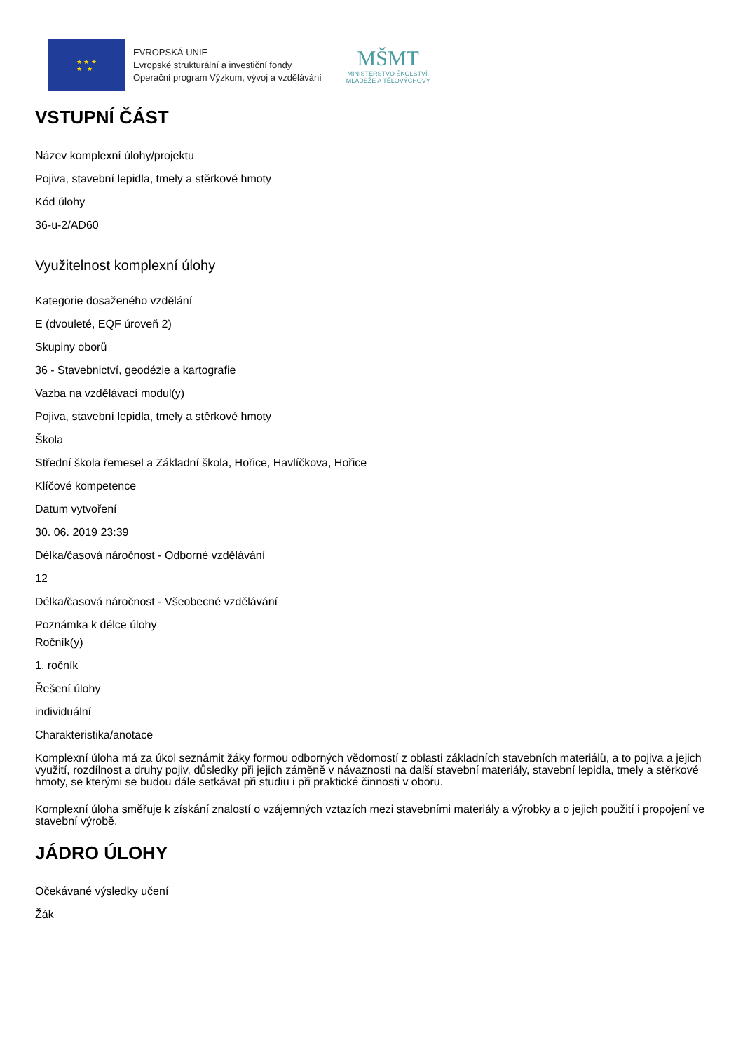★ ★ ★
★ ★
EVROPSKÁ UNIE
Evropské strukturální a investiční fondy
Operační program Výzkum, vývoj a vzdělávání
MŠMT
MINISTERSTVO ŠKOLSTVÍ,
MLÁDEŽE A TĚLOVÝCHOVY
VSTUPNÍ ČÁST
Název komplexní úlohy/projektu
Pojiva, stavební lepidla, tmely a stěrkové hmoty
Kód úlohy
36-u-2/AD60
Využitelnost komplexní úlohy
Kategorie dosaženého vzdělání
E (dvouleté, EQF úroveň 2)
Skupiny oborů
36 - Stavebnictví, geodézie a kartografie
Vazba na vzdělávací modul(y)
Pojiva, stavební lepidla, tmely a stěrkové hmoty
Škola
Střední škola řemesel a Základní škola, Hořice, Havlíčkova, Hořice
Klíčové kompetence
Datum vytvoření
30. 06. 2019 23:39
Délka/časová náročnost - Odborné vzdělávání
12
Délka/časová náročnost - Všeobecné vzdělávání
Poznámka k délce úlohy
Ročník(y)
1. ročník
Řešení úlohy
individuální
Charakteristika/anotace
Komplexní úloha má za úkol seznámit žáky formou odborných vědomostí z oblasti základních stavebních materiálů, a to pojiva a jejich využití, rozdílnost a druhy pojiv, důsledky při jejich záměně v návaznosti na další stavební materiály, stavební lepidla, tmely a stěrkové hmoty, se kterými se budou dále setkávat při studiu i při praktické činnosti v oboru.
Komplexní úloha směřuje k získání znalostí o vzájemných vztazích mezi stavebními materiály a výrobky a o jejich použití i propojení ve stavební výrobě.
JÁDRO ÚLOHY
Očekávané výsledky učení
Žák